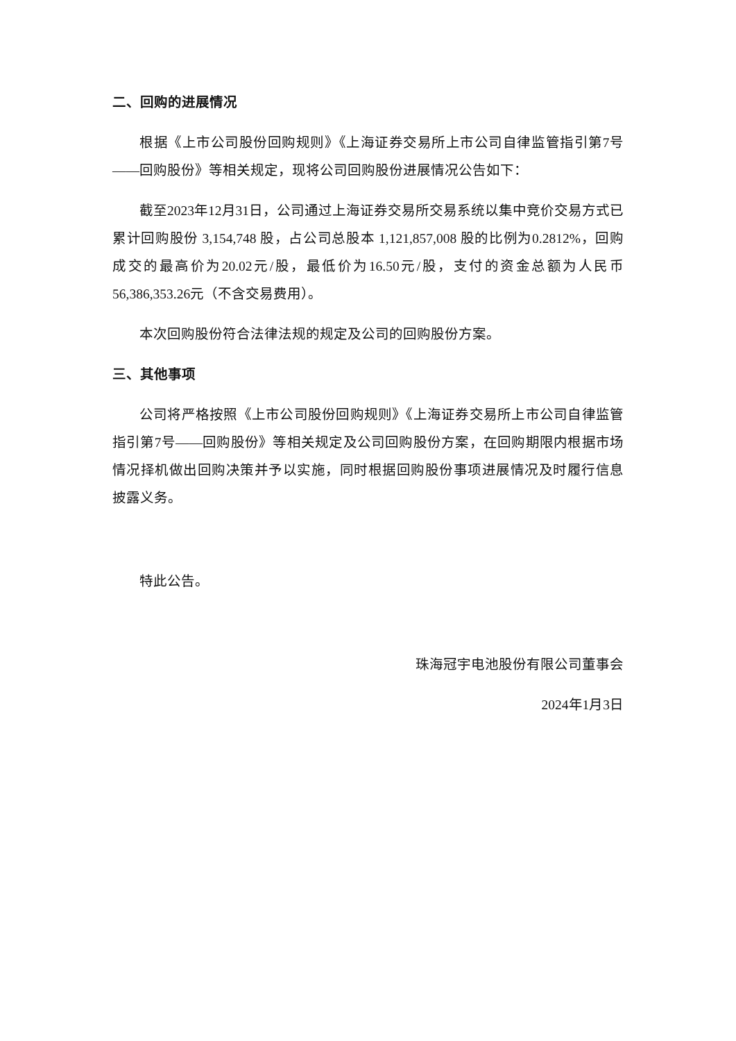二、回购的进展情况
根据《上市公司股份回购规则》《上海证券交易所上市公司自律监管指引第7号——回购股份》等相关规定，现将公司回购股份进展情况公告如下：
截至2023年12月31日，公司通过上海证券交易所交易系统以集中竞价交易方式已累计回购股份 3,154,748 股，占公司总股本 1,121,857,008 股的比例为0.2812%，回购成交的最高价为20.02元/股，最低价为16.50元/股，支付的资金总额为人民币56,386,353.26元（不含交易费用）。
本次回购股份符合法律法规的规定及公司的回购股份方案。
三、其他事项
公司将严格按照《上市公司股份回购规则》《上海证券交易所上市公司自律监管指引第7号——回购股份》等相关规定及公司回购股份方案，在回购期限内根据市场情况择机做出回购决策并予以实施，同时根据回购股份事项进展情况及时履行信息披露义务。
特此公告。
珠海冠宇电池股份有限公司董事会
2024年1月3日